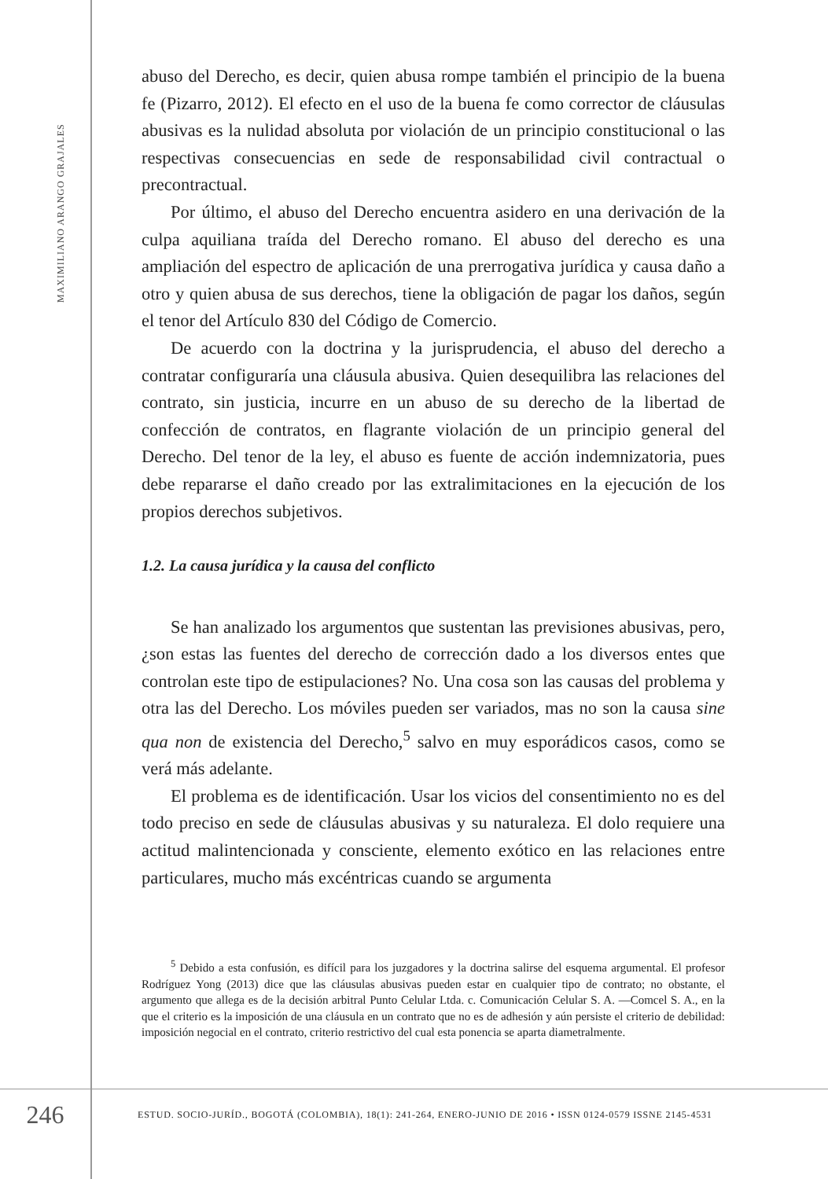MAXIMILIANO ARANGO GRAJALES
abuso del Derecho, es decir, quien abusa rompe también el principio de la buena fe (Pizarro, 2012). El efecto en el uso de la buena fe como corrector de cláusulas abusivas es la nulidad absoluta por violación de un principio constitucional o las respectivas consecuencias en sede de responsabilidad civil contractual o precontractual.
Por último, el abuso del Derecho encuentra asidero en una derivación de la culpa aquiliana traída del Derecho romano. El abuso del derecho es una ampliación del espectro de aplicación de una prerrogativa jurídica y causa daño a otro y quien abusa de sus derechos, tiene la obligación de pagar los daños, según el tenor del Artículo 830 del Código de Comercio.
De acuerdo con la doctrina y la jurisprudencia, el abuso del derecho a contratar configuraría una cláusula abusiva. Quien desequilibra las relaciones del contrato, sin justicia, incurre en un abuso de su derecho de la libertad de confección de contratos, en flagrante violación de un principio general del Derecho. Del tenor de la ley, el abuso es fuente de acción indemnizatoria, pues debe repararse el daño creado por las extralimitaciones en la ejecución de los propios derechos subjetivos.
1.2. La causa jurídica y la causa del conflicto
Se han analizado los argumentos que sustentan las previsiones abusivas, pero, ¿son estas las fuentes del derecho de corrección dado a los diversos entes que controlan este tipo de estipulaciones? No. Una cosa son las causas del problema y otra las del Derecho. Los móviles pueden ser variados, mas no son la causa sine qua non de existencia del Derecho,<sup>5</sup> salvo en muy esporádicos casos, como se verá más adelante.
El problema es de identificación. Usar los vicios del consentimiento no es del todo preciso en sede de cláusulas abusivas y su naturaleza. El dolo requiere una actitud malintencionada y consciente, elemento exótico en las relaciones entre particulares, mucho más excéntricas cuando se argumenta
<sup>5</sup> Debido a esta confusión, es difícil para los juzgadores y la doctrina salirse del esquema argumental. El profesor Rodríguez Yong (2013) dice que las cláusulas abusivas pueden estar en cualquier tipo de contrato; no obstante, el argumento que allega es de la decisión arbitral Punto Celular Ltda. c. Comunicación Celular S. A. —Comcel S. A., en la que el criterio es la imposición de una cláusula en un contrato que no es de adhesión y aún persiste el criterio de debilidad: imposición negocial en el contrato, criterio restrictivo del cual esta ponencia se aparta diametralmente.
246
ESTUD. SOCIO-JURÍD., BOGOTÁ (COLOMBIA), 18(1): 241-264, ENERO-JUNIO DE 2016 • ISSN 0124-0579 ISSNE 2145-4531